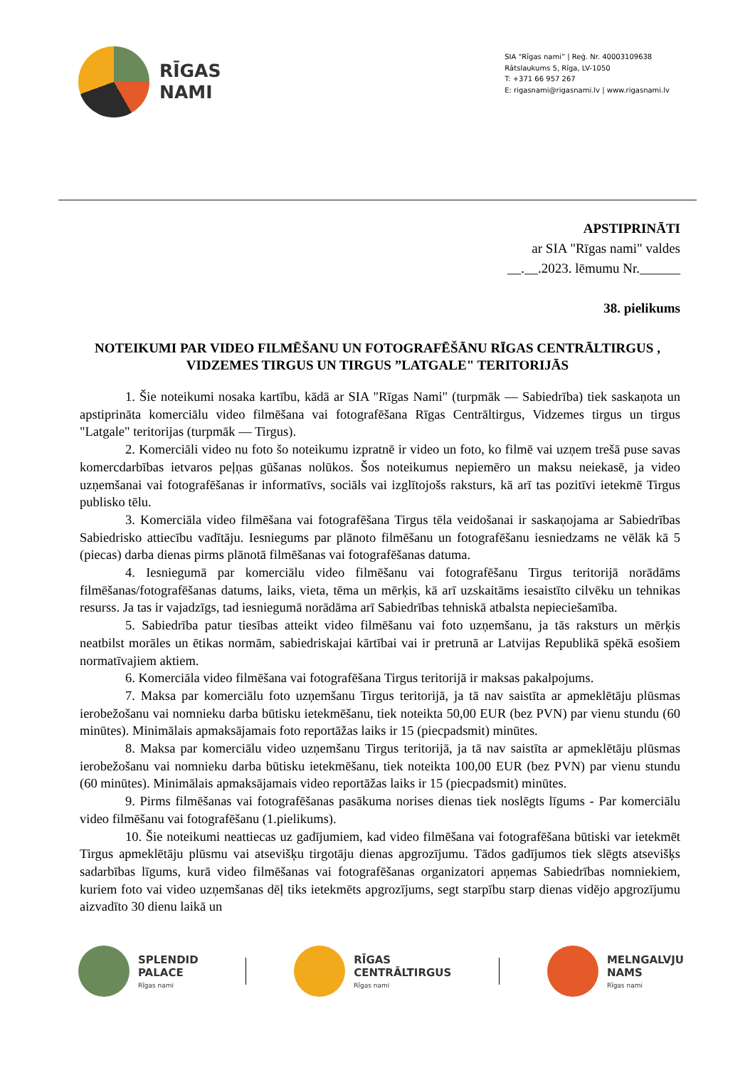RĪGAS
NAMI
SIA “Rīgas nami” | Reģ. Nr. 40003109638
Rātslaukums 5, Rīga, LV-1050
T: +371 66 957 267
E: rigasnami@rigasnami.lv | www.rigasnami.lv
APSTIPRINĀTI
ar SIA "Rīgas nami" valdes
__.__.2023. lēmumu Nr.______
38. pielikums
NOTEIKUMI PAR VIDEO FILMĒŠANU UN FOTOGRAFĒŠĀNU RĪGAS CENTRĀLTIRGUS , VIDZEMES TIRGUS UN TIRGUS ”LATGALE" TERITORIJĀS
1. Šie noteikumi nosaka kartību, kādā ar SIA "Rīgas Nami" (turpmāk — Sabiedrība) tiek saskaņota un apstiprināta komerciālu video filmēšana vai fotografēšana Rīgas Centrāltirgus, Vidzemes tirgus un tirgus "Latgale" teritorijas (turpmāk — Tirgus).
2. Komerciāli video nu foto šo noteikumu izpratnē ir video un foto, ko filmē vai uzņem trešā puse savas komercdarbības ietvaros peļņas gūšanas nolūkos. Šos noteikumus nepiemēro un maksu neiekasē, ja video uzņemšanai vai fotografēšanas ir informatīvs, sociāls vai izglītojošs raksturs, kā arī tas pozitīvi ietekmē Tirgus publisko tēlu.
3. Komerciāla video filmēšana vai fotografēšana Tirgus tēla veidošanai ir saskaņojama ar Sabiedrības Sabiedrisko attiecību vadītāju. Iesniegums par plānoto filmēšanu un fotografēšanu iesniedzams ne vēlāk kā 5 (piecas) darba dienas pirms plānotā filmēšanas vai fotografēšanas datuma.
4. Iesniegumā par komerciālu video filmēšanu vai fotografēšanu Tirgus teritorijā norādāms filmēšanas/fotografēšanas datums, laiks, vieta, tēma un mērķis, kā arī uzskaitāms iesaistīto cilvēku un tehnikas resurss. Ja tas ir vajadzīgs, tad iesniegumā norādāma arī Sabiedrības tehniskā atbalsta nepieciešamība.
5. Sabiedrība patur tiesības atteikt video filmēšanu vai foto uzņemšanu, ja tās raksturs un mērķis neatbilst morāles un ētikas normām, sabiedriskajai kārtībai vai ir pretrunā ar Latvijas Republikā spēkā esošiem normatīvajiem aktiem.
6. Komerciāla video filmēšana vai fotografēšana Tirgus teritorijā ir maksas pakalpojums.
7. Maksa par komerciālu foto uzņemšanu Tirgus teritorijā, ja tā nav saistīta ar apmeklētāju plūsmas ierobežošanu vai nomnieku darba būtisku ietekmēšanu, tiek noteikta 50,00 EUR (bez PVN) par vienu stundu (60 minūtes). Minimālais apmaksājamais foto reportāžas laiks ir 15 (piecpadsmit) minūtes.
8. Maksa par komerciālu video uzņemšanu Tirgus teritorijā, ja tā nav saistīta ar apmeklētāju plūsmas ierobežošanu vai nomnieku darba būtisku ietekmēšanu, tiek noteikta 100,00 EUR (bez PVN) par vienu stundu (60 minūtes). Minimālais apmaksājamais video reportāžas laiks ir 15 (piecpadsmit) minūtes.
9. Pirms filmēšanas vai fotografēšanas pasākuma norises dienas tiek noslēgts līgums - Par komerciālu video filmēšanu vai fotografēšanu (1.pielikums).
10. Šie noteikumi neattiecas uz gadījumiem, kad video filmēšana vai fotografēšana būtiski var ietekmēt Tirgus apmeklētāju plūsmu vai atsevišķu tirgotāju dienas apgrozījumu. Tādos gadījumos tiek slēgts atsevišķs sadarbības līgums, kurā video filmēšanas vai fotografēšanas organizatori apņemas Sabiedrības nomniekiem, kuriem foto vai video uzņemšanas dēļ tiks ietekmēts apgrozījums, segt starpību starp dienas vidējo apgrozījumu aizvadīto 30 dienu laikā un
SPLENDID
PALACE
Rīgas nami
RĪGAS
CENTRĀLTIRGUS
Rīgas nami
MELNGALVJU
NAMS
Rīgas nami